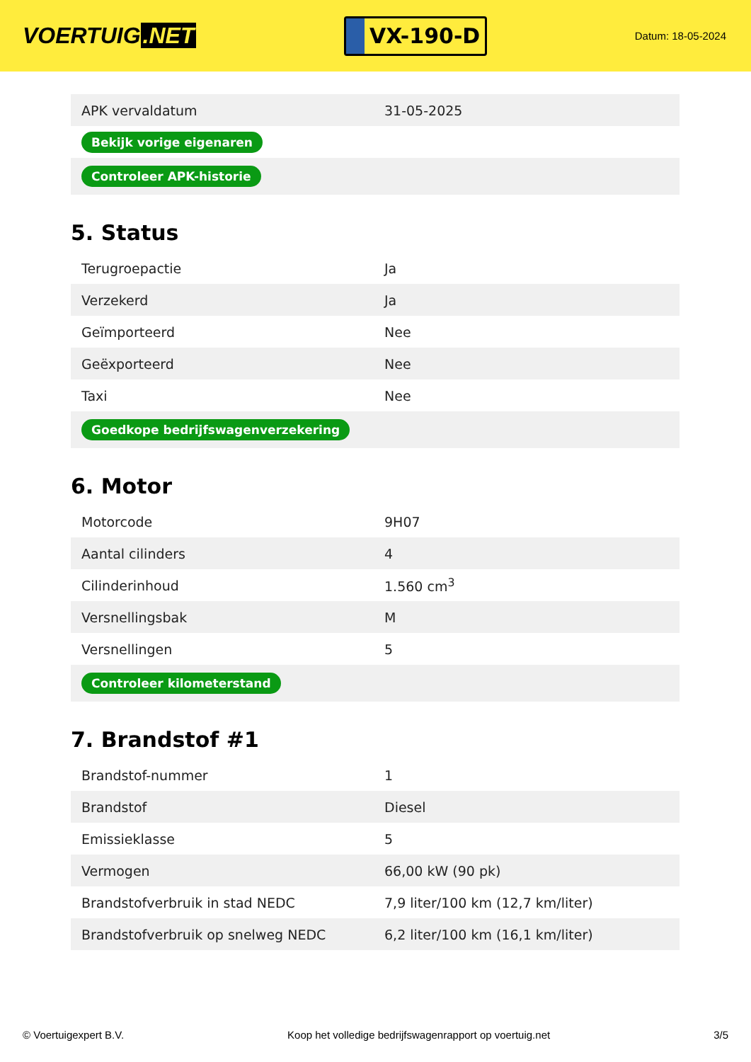VOERTUIG.NET
VX-190-D
Datum: 18-05-2024
| APK vervaldatum | 31-05-2025 |
| Bekijk vorige eigenaren | |
| Controleer APK-historie | |
5. Status
| Terugroepactie | Ja |
| Verzekerd | Ja |
| Geïmporteerd | Nee |
| Geëxporteerd | Nee |
| Taxi | Nee |
| Goedkope bedrijfswagenverzekering | |
6. Motor
| Motorcode | 9H07 |
| Aantal cilinders | 4 |
| Cilinderinhoud | 1.560 cm<sup>3</sup> |
| Versnellingsbak | M |
| Versnellingen | 5 |
| Controleer kilometerstand | |
7. Brandstof #1
| Brandstof-nummer | 1 |
| Brandstof | Diesel |
| Emissieklasse | 5 |
| Vermogen | 66,00 kW (90 pk) |
| Brandstofverbruik in stad NEDC | 7,9 liter/100 km (12,7 km/liter) |
| Brandstofverbruik op snelweg NEDC | 6,2 liter/100 km (16,1 km/liter) |
© Voertuigexpert B.V. Koop het volledige bedrijfswagenrapport op voertuig.net 3/5